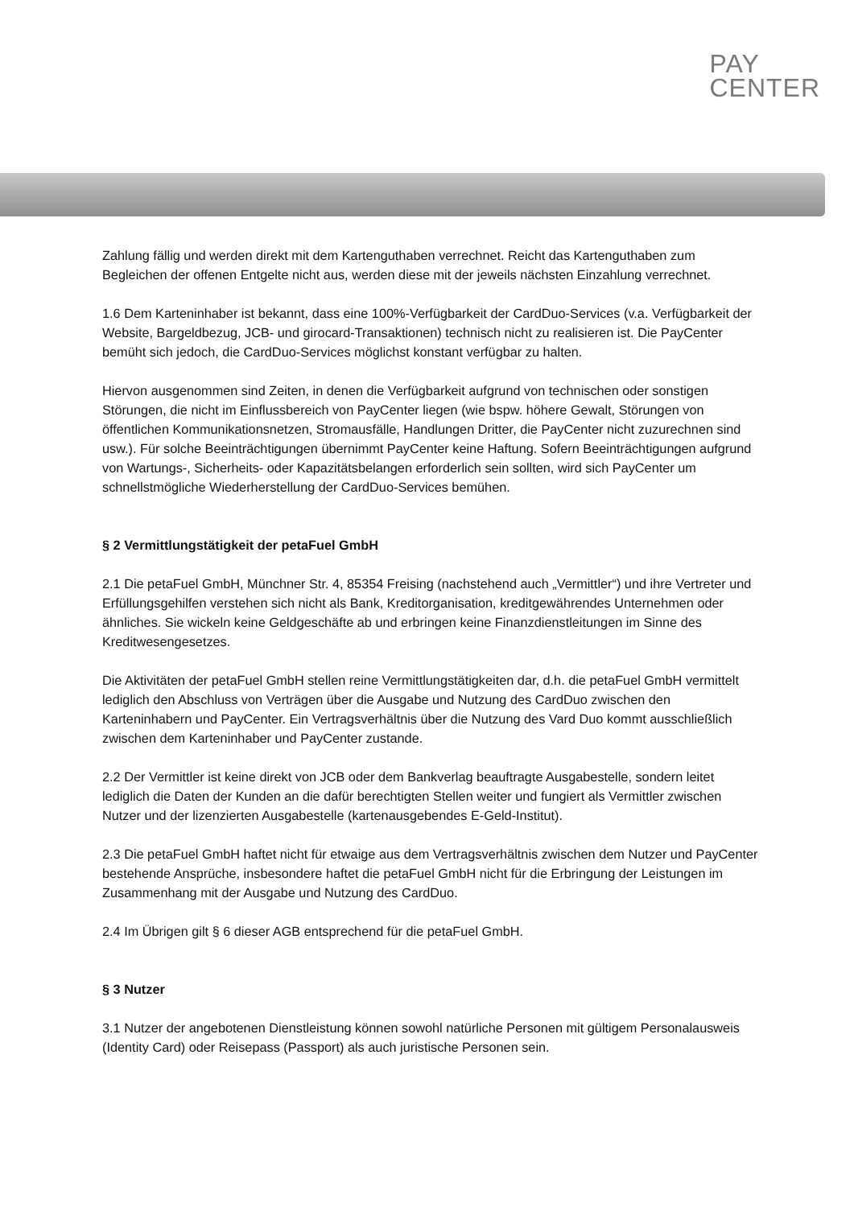PAY
CENTER
Zahlung fällig und werden direkt mit dem Kartenguthaben verrechnet. Reicht das Kartenguthaben zum Begleichen der offenen Entgelte nicht aus, werden diese mit der jeweils nächsten Einzahlung verrechnet.
1.6 Dem Karteninhaber ist bekannt, dass eine 100%-Verfügbarkeit der CardDuo-Services (v.a. Verfügbarkeit der Website, Bargeldbezug, JCB- und girocard-Transaktionen) technisch nicht zu realisieren ist. Die PayCenter bemüht sich jedoch, die CardDuo-Services möglichst konstant verfügbar zu halten.
Hiervon ausgenommen sind Zeiten, in denen die Verfügbarkeit aufgrund von technischen oder sonstigen Störungen, die nicht im Einflussbereich von PayCenter liegen (wie bspw. höhere Gewalt, Störungen von öffentlichen Kommunikationsnetzen, Stromausfälle, Handlungen Dritter, die PayCenter nicht zuzurechnen sind usw.). Für solche Beeinträchtigungen übernimmt PayCenter keine Haftung. Sofern Beeinträchtigungen aufgrund von Wartungs-, Sicherheits- oder Kapazitätsbelangen erforderlich sein sollten, wird sich PayCenter um schnellstmögliche Wiederherstellung der CardDuo-Services bemühen.
§ 2 Vermittlungstätigkeit der petaFuel GmbH
2.1 Die petaFuel GmbH, Münchner Str. 4, 85354 Freising (nachstehend auch „Vermittler“) und ihre Vertreter und Erfüllungsgehilfen verstehen sich nicht als Bank, Kreditorganisation, kreditgewährendes Unternehmen oder ähnliches. Sie wickeln keine Geldgeschäfte ab und erbringen keine Finanzdienstleitungen im Sinne des Kreditwesengesetzes.
Die Aktivitäten der petaFuel GmbH stellen reine Vermittlungstätigkeiten dar, d.h. die petaFuel GmbH vermittelt lediglich den Abschluss von Verträgen über die Ausgabe und Nutzung des CardDuo zwischen den Karteninhabern und PayCenter. Ein Vertragsverhältnis über die Nutzung des Vard Duo kommt ausschließlich zwischen dem Karteninhaber und PayCenter zustande.
2.2 Der Vermittler ist keine direkt von JCB oder dem Bankverlag beauftragte Ausgabestelle, sondern leitet lediglich die Daten der Kunden an die dafür berechtigten Stellen weiter und fungiert als Vermittler zwischen Nutzer und der lizenzierten Ausgabestelle (kartenausgebendes E-Geld-Institut).
2.3 Die petaFuel GmbH haftet nicht für etwaige aus dem Vertragsverhältnis zwischen dem Nutzer und PayCenter bestehende Ansprüche, insbesondere haftet die petaFuel GmbH nicht für die Erbringung der Leistungen im Zusammenhang mit der Ausgabe und Nutzung des CardDuo.
2.4 Im Übrigen gilt § 6 dieser AGB entsprechend für die petaFuel GmbH.
§ 3 Nutzer
3.1 Nutzer der angebotenen Dienstleistung können sowohl natürliche Personen mit gültigem Personalausweis (Identity Card) oder Reisepass (Passport) als auch juristische Personen sein.